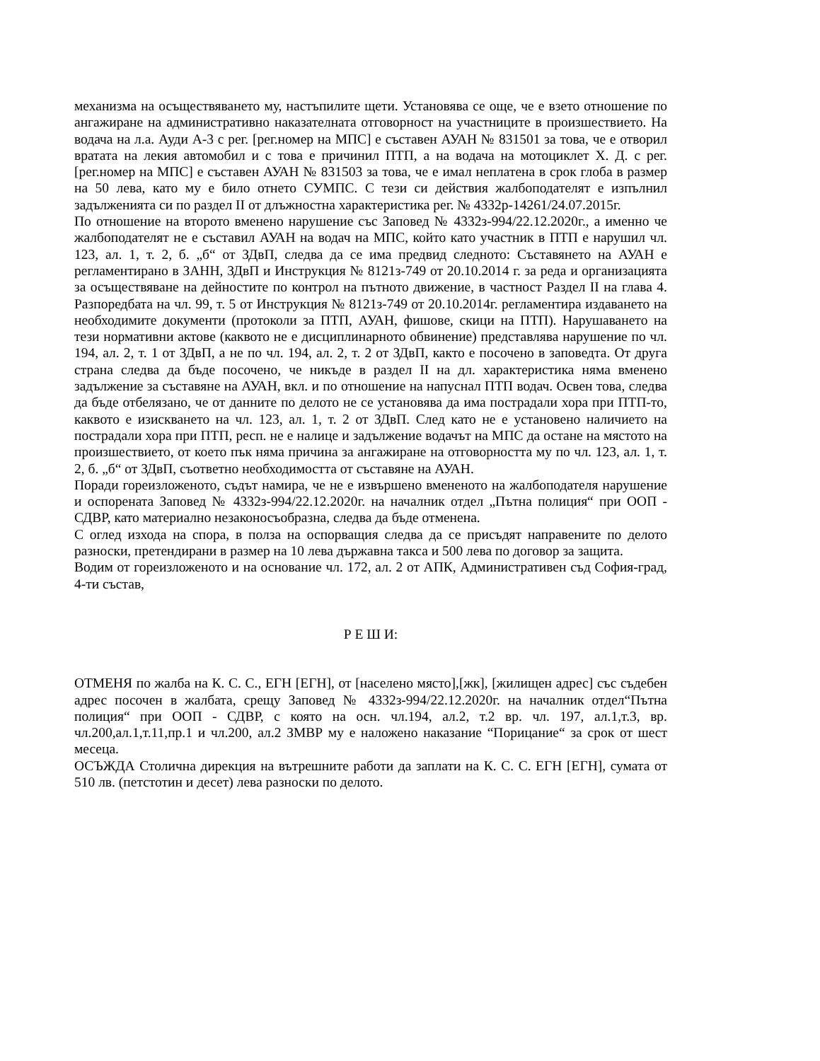механизма на осъществяването му, настъпилите щети. Установява се още, че е взето отношение по ангажиране на административно наказателната отговорност на участниците в произшествието. На водача на л.а. Ауди А-3 с рег. [рег.номер на МПС] е съставен АУАН № 831501 за това, че е отворил вратата на лекия автомобил и с това е причинил ПТП, а на водача на мотоциклет Х. Д. с рег. [рег.номер на МПС] е съставен АУАН № 831503 за това, че е имал неплатена в срок глоба в размер на 50 лева, като му е било отнето СУМПС. С тези си действия жалбоподателят е изпълнил задълженията си по раздел II от длъжностна характеристика рег. № 4332р-14261/24.07.2015г.
По отношение на второто вменено нарушение със Заповед № 4332з-994/22.12.2020г., а именно че жалбоподателят не е съставил АУАН на водач на МПС, който като участник в ПТП е нарушил чл. 123, ал. 1, т. 2, б. „б“ от ЗДвП, следва да се има предвид следното: Съставянето на АУАН е регламентирано в ЗАНН, ЗДвП и Инструкция № 8121з-749 от 20.10.2014 г. за реда и организацията за осъществяване на дейностите по контрол на пътното движение, в частност Раздел II на глава 4. Разпоредбата на чл. 99, т. 5 от Инструкция № 8121з-749 от 20.10.2014г. регламентира издаването на необходимите документи (протоколи за ПТП, АУАН, фишове, скици на ПТП). Нарушаването на тези нормативни актове (каквото не е дисциплинарното обвинение) представлява нарушение по чл. 194, ал. 2, т. 1 от ЗДвП, а не по чл. 194, ал. 2, т. 2 от ЗДвП, както е посочено в заповедта. От друга страна следва да бъде посочено, че никъде в раздел II на дл. характеристика няма вменено задължение за съставяне на АУАН, вкл. и по отношение на напуснал ПТП водач. Освен това, следва да бъде отбелязано, че от данните по делото не се установява да има пострадали хора при ПТП-то, каквото е изискването на чл. 123, ал. 1, т. 2 от ЗДвП. След като не е установено наличието на пострадали хора при ПТП, респ. не е налице и задължение водачът на МПС да остане на мястото на произшествието, от което пък няма причина за ангажиране на отговорността му по чл. 123, ал. 1, т. 2, б. „б“ от ЗДвП, съответно необходимостта от съставяне на АУАН.
Поради гореизложеното, съдът намира, че не е извършено вмененото на жалбоподателя нарушение и оспорената Заповед № 4332з-994/22.12.2020г. на началник отдел „Пътна полиция“ при ООП - СДВР, като материално незаконосъобразна, следва да бъде отменена.
С оглед изхода на спора, в полза на оспорващия следва да се присъдят направените по делото разноски, претендирани в размер на 10 лева държавна такса и 500 лева по договор за защита.
Водим от гореизложеното и на основание чл. 172, ал. 2 от АПК, Административен съд София-град, 4-ти състав,
Р Е Ш И:
ОТМЕНЯ по жалба на К. С. С., ЕГН [ЕГН], от [населено място],[жк], [жилищен адрес] със съдебен адрес посочен в жалбата, срещу Заповед № 4332з-994/22.12.2020г. на началник отдел“Пътна полиция“ при ООП - СДВР, с която на осн. чл.194, ал.2, т.2 вр. чл. 197, ал.1,т.3, вр. чл.200,ал.1,т.11,пр.1 и чл.200, ал.2 ЗМВР му е наложено наказание “Порицание“ за срок от шест месеца.
ОСЪЖДА Столична дирекция на вътрешните работи да заплати на К. С. С. ЕГН [ЕГН], сумата от 510 лв. (петстотин и десет) лева разноски по делото.